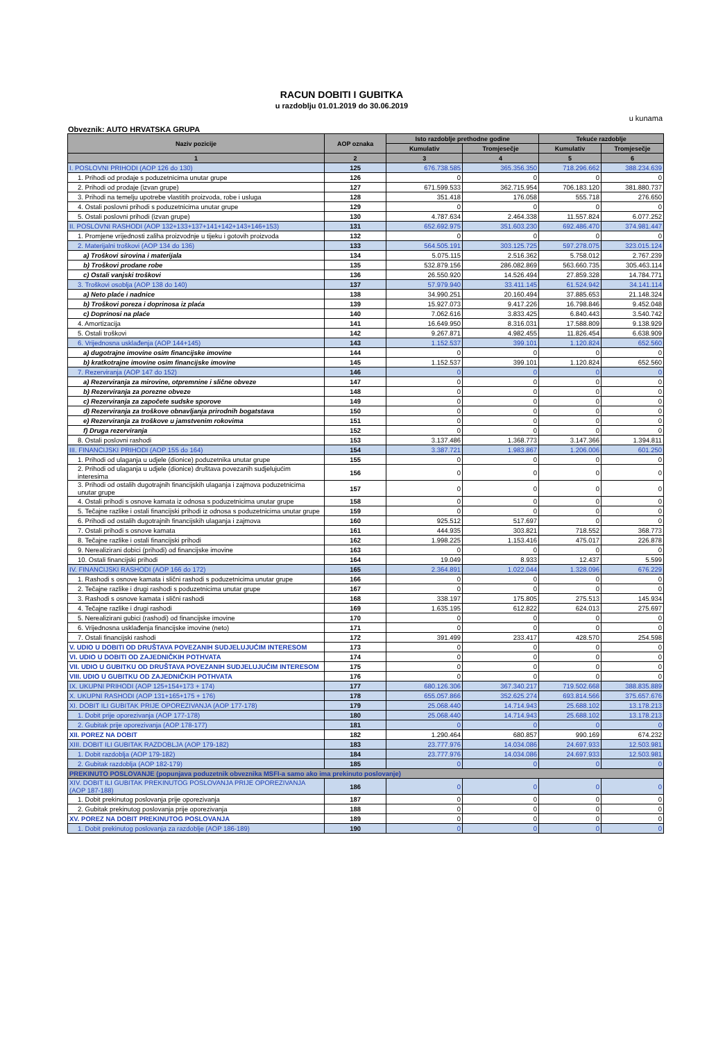RACUN DOBITI I GUBITKA
u razdoblju 01.01.2019 do 30.06.2019
u kunama
Obveznik: AUTO HRVATSKA GRUPA
| Naziv pozicije | AOP oznaka | Isto razdoblje prethodne godine | | Tekuće razdoblje | |
| --- | --- | --- | --- | --- | --- |
| | | Kumulativ | Tromjesečje | Kumulativ | Tromjesečje |
| 1 | 2 | 3 | 4 | 5 | 6 |
| I. POSLOVNI PRIHODI (AOP 126 do 130) | 125 | 676.738.585 | 365.356.350 | 718.296.662 | 388.234.639 |
| 1. Prihodi od prodaje s poduzetnicima unutar grupe | 126 | 0 | 0 | 0 | 0 |
| 2. Prihodi od prodaje (izvan grupe) | 127 | 671.599.533 | 362.715.954 | 706.183.120 | 381.880.737 |
| 3. Prihodi na temelju upotrebe vlastitih proizvoda, robe i usluga | 128 | 351.418 | 176.058 | 555.718 | 276.650 |
| 4. Ostali poslovni prihodi s poduzetnicima unutar grupe | 129 | 0 | 0 | 0 | 0 |
| 5. Ostali poslovni prihodi (izvan grupe) | 130 | 4.787.634 | 2.464.338 | 11.557.824 | 6.077.252 |
| II. POSLOVNI RASHODI (AOP 132+133+137+141+142+143+146+153) | 131 | 652.692.975 | 351.603.230 | 692.486.470 | 374.981.447 |
| 1. Promjene vrijednosti zaliha proizvodnje u tijeku i gotovih proizvoda | 132 | 0 | 0 | 0 | 0 |
| 2. Materijalni troškovi (AOP 134 do 136) | 133 | 564.505.191 | 303.125.725 | 597.278.075 | 323.015.124 |
| a) Troškovi sirovina i materijala | 134 | 5.075.115 | 2.516.362 | 5.758.012 | 2.767.239 |
| b) Troškovi prodane robe | 135 | 532.879.156 | 286.082.869 | 563.660.735 | 305.463.114 |
| c) Ostali vanjski troškovi | 136 | 26.550.920 | 14.526.494 | 27.859.328 | 14.784.771 |
| 3. Troškovi osoblja (AOP 138 do 140) | 137 | 57.979.940 | 33.411.145 | 61.524.942 | 34.141.114 |
| a) Neto plaće i nadnice | 138 | 34.990.251 | 20.160.494 | 37.885.653 | 21.148.324 |
| b) Troškovi poreza i doprinosa iz plaća | 139 | 15.927.073 | 9.417.226 | 16.798.846 | 9.452.048 |
| c) Doprinosi na plaće | 140 | 7.062.616 | 3.833.425 | 6.840.443 | 3.540.742 |
| 4. Amortizacija | 141 | 16.649.950 | 8.316.031 | 17.588.809 | 9.138.929 |
| 5. Ostali troškovi | 142 | 9.267.871 | 4.982.455 | 11.826.454 | 6.638.909 |
| 6. Vrijednosna usklađenja (AOP 144+145) | 143 | 1.152.537 | 399.101 | 1.120.824 | 652.560 |
| a) dugotrajne imovine osim financijske imovine | 144 | 0 | 0 | 0 | 0 |
| b) kratkotrajne imovine osim financijske imovine | 145 | 1.152.537 | 399.101 | 1.120.824 | 652.560 |
| 7. Rezerviranja (AOP 147 do 152) | 146 | 0 | 0 | 0 | 0 |
| a) Rezerviranja za mirovine, otpremnine i slične obveze | 147 | 0 | 0 | 0 | 0 |
| b) Rezerviranja za porezne obveze | 148 | 0 | 0 | 0 | 0 |
| c) Rezerviranja za započete sudske sporove | 149 | 0 | 0 | 0 | 0 |
| d) Rezerviranja za troškove obnavljanja prirodnih bogatstava | 150 | 0 | 0 | 0 | 0 |
| e) Rezerviranja za troškove u jamstvenim rokovima | 151 | 0 | 0 | 0 | 0 |
| f) Druga rezerviranja | 152 | 0 | 0 | 0 | 0 |
| 8. Ostali poslovni rashodi | 153 | 3.137.486 | 1.368.773 | 3.147.366 | 1.394.811 |
| III. FINANCIJSKI PRIHODI (AOP 155 do 164) | 154 | 3.387.721 | 1.983.867 | 1.206.006 | 601.250 |
| 1. Prihodi od ulaganja u udjele (dionice) poduzetnika unutar grupe | 155 | 0 | 0 | 0 | 0 |
| 2. Prihodi od ulaganja u udjele (dionice) društava povezanih sudjelujućim interesima | 156 | 0 | 0 | 0 | 0 |
| 3. Prihodi od ostalih dugotrajnih financijskih ulaganja i zajmova poduzetnicima unutar grupe | 157 | 0 | 0 | 0 | 0 |
| 4. Ostali prihodi s osnove kamata iz odnosa s poduzetnicima unutar grupe | 158 | 0 | 0 | 0 | 0 |
| 5. Tečajne razlike i ostali financijski prihodi iz odnosa s poduzetnicima unutar grupe | 159 | 0 | 0 | 0 | 0 |
| 6. Prihodi od ostalih dugotrajnih financijskih ulaganja i zajmova | 160 | 925.512 | 517.697 | 0 | 0 |
| 7. Ostali prihodi s osnove kamata | 161 | 444.935 | 303.821 | 718.552 | 368.773 |
| 8. Tečajne razlike i ostali financijski prihodi | 162 | 1.998.225 | 1.153.416 | 475.017 | 226.878 |
| 9. Nerealizirani dobici (prihodi) od financijske imovine | 163 | 0 | 0 | 0 | 0 |
| 10. Ostali financijski prihodi | 164 | 19.049 | 8.933 | 12.437 | 5.599 |
| IV. FINANCIJSKI RASHODI (AOP 166 do 172) | 165 | 2.364.891 | 1.022.044 | 1.328.096 | 676.229 |
| 1. Rashodi s osnove kamata i slični rashodi s poduzetnicima unutar grupe | 166 | 0 | 0 | 0 | 0 |
| 2. Tečajne razlike i drugi rashodi s poduzetnicima unutar grupe | 167 | 0 | 0 | 0 | 0 |
| 3. Rashodi s osnove kamata i slični rashodi | 168 | 338.197 | 175.805 | 275.513 | 145.934 |
| 4. Tečajne razlike i drugi rashodi | 169 | 1.635.195 | 612.822 | 624.013 | 275.697 |
| 5. Nerealizirani gubici (rashodi) od financijske imovine | 170 | 0 | 0 | 0 | 0 |
| 6. Vrijednosna usklađenja financijske imovine (neto) | 171 | 0 | 0 | 0 | 0 |
| 7. Ostali financijski rashodi | 172 | 391.499 | 233.417 | 428.570 | 254.598 |
| V. UDIO U DOBITI OD DRUŠTAVA POVEZANIH SUDJELUJUĆIM INTERESOM | 173 | 0 | 0 | 0 | 0 |
| VI. UDIO U DOBITI OD ZAJEDNIČKIH POTHVATA | 174 | 0 | 0 | 0 | 0 |
| VII. UDIO U GUBITKU OD DRUŠTAVA POVEZANIH SUDJELUJUĆIM INTERESOM | 175 | 0 | 0 | 0 | 0 |
| VIII. UDIO U GUBITKU OD ZAJEDNIČKIH POTHVATA | 176 | 0 | 0 | 0 | 0 |
| IX. UKUPNI PRIHODI (AOP 125+154+173 + 174) | 177 | 680.126.306 | 367.340.217 | 719.502.668 | 388.835.889 |
| X. UKUPNI RASHODI (AOP 131+165+175 + 176) | 178 | 655.057.866 | 352.625.274 | 693.814.566 | 375.657.676 |
| XI. DOBIT ILI GUBITAK PRIJE OPOREZIVANJA (AOP 177-178) | 179 | 25.068.440 | 14.714.943 | 25.688.102 | 13.178.213 |
| 1. Dobit prije oporezivanja (AOP 177-178) | 180 | 25.068.440 | 14.714.943 | 25.688.102 | 13.178.213 |
| 2. Gubitak prije oporezivanja (AOP 178-177) | 181 | 0 | 0 | 0 | 0 |
| XII. POREZ NA DOBIT | 182 | 1.290.464 | 680.857 | 990.169 | 674.232 |
| XIII. DOBIT ILI GUBITAK RAZDOBLJA (AOP 179-182) | 183 | 23.777.976 | 14.034.086 | 24.697.933 | 12.503.981 |
| 1. Dobit razdoblja (AOP 179-182) | 184 | 23.777.976 | 14.034.086 | 24.697.933 | 12.503.981 |
| 2. Gubitak razdoblja (AOP 182-179) | 185 | 0 | 0 | 0 | 0 |
| PREKINUTO POSLOVANJE (popunjava poduzetnik obveznika MSFI-a samo ako ima prekinuto poslovanje) | | | | | |
| XIV. DOBIT ILI GUBITAK PREKINUTOG POSLOVANJA PRIJE OPOREZIVANJA (AOP 187-188) | 186 | 0 | 0 | 0 | 0 |
| 1. Dobit prekinutog poslovanja prije oporezivanja | 187 | 0 | 0 | 0 | 0 |
| 2. Gubitak prekinutog poslovanja prije oporezivanja | 188 | 0 | 0 | 0 | 0 |
| XV. POREZ NA DOBIT PREKINUTOG POSLOVANJA | 189 | 0 | 0 | 0 | 0 |
| 1. Dobit prekinutog poslovanja za razdoblje (AOP 186-189) | 190 | 0 | 0 | 0 | 0 |